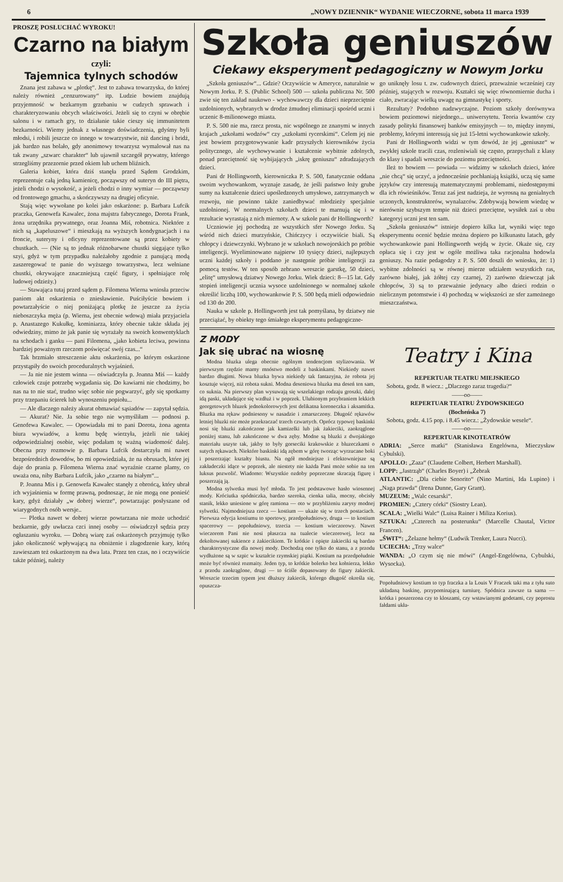6 „NOWY DZIENNIK“ WYDANIE WIECZORNE, sobota 11 marca 1939
PROSZĘ POSŁUCHAĆ WYROKU!
Czarno na białym
czyli:
Tajemnica tylnych schodów
Znana jest zabawa w „plotkę“. Jest to zabawa towarzyska, do której należy również „cenzurowany“ itp. Ludzie bowiem znajdują przyjemność w bezkarnym grzebaniu w cudzych sprawach i charakteryzowaniu obcych właściwości. Jeżeli się to czyni w obrębie salonu i w ramach gry, to działanie takie cieszy się immunitetem bezkarności. Wiemy jednak z własnego doświadczenia, gdyśmy byli młodsi, i robili jeszcze co innego w towarzystwie, niż dancing i bridż, jak bardzo nas bolało, gdy anonimowy towarzysz wymalował nas na tak zwany „szwarc charakter“ lub ujawnił szczegół prywatny, którego strzegliśmy przezornie przed okiem lub uchem bliźnich.
Galeria kobiet, która dziś stanęła przed Sądem Grodzkim, reprezentuje całą jedną kamienicę, począwszy od suteryn do III piętra, jeżeli chodzi o wysokość, a jeżeli chodzi o inny wymiar — począwszy od frontowego gmachu, a skończywszy na drugiej oficynie.
Stają więc wywołane po kolei jako oskarżone: p. Barbara Lufcik praczka, Genowefa Kawalec, żona majstra fabrycznego, Dorota Frank, żona urzędnika prywatnego, oraz Joanna Miś, robotnica. Niektóre z nich są „kapeluszowe“ i mieszkają na wyższych kondygnacjach i na froncie, suteryny i oficyny reprezentowane są przez kobiety w chustkach. — (Nie są to jednak różnobarwne chustki sięgające tylko szyi, gdyż w tym przypadku należałoby zgodnie z panującą modą zaszeregować te panie do wyższego towarzystwa, lecz wełniane chustki, okrywające znaczniejszą część figury, i spełniające rolę ludowej odzieży.)
— Stawająca tutaj przed sądem p. Filomena Wierna wniosła przeciw paniom akt oskarżenia o zniesławienie. Puściłyście bowiem i powtarzałyście o niej poniżającą plotkę że jeszcze za życia nieboszczyka męża (p. Wierna, jest obecnie wdową) miała przyjaciela p. Anastazego Kukułkę, kominiarza, który obecnie także składa jej odwiedziny, mimo że jak panie się wyrażały na swoich konwentyklach na schodach i ganku — pani Filomena, „jako kobieta leciwa, powinna bardziej poważnym rzeczom poświęcać swój czas...“
Tak brzmiało streszczenie aktu oskarżenia, po którym oskarżone przystąpiły do swoich proceduralnych wyjaśnień.
— Ja nie nie jestem winna — oświadczyła p. Joanna Miś — każdy człowiek czuje potrzebę wygadania się. Do kawiarni nie chodzimy, bo nas na to nie stać, trudno więc sobie nie pogwarzyć, gdy się spotkamy przy trzepaniu ścierek lub wynoszeniu popiołu...
— Ale dlaczego należy akurat obmawiać sąsiadów — zapytał sędzia.
— Akurat? Nie. Ja sobie tego nie wymyśliłam — podnosi p. Genofewa Kawalec. — Opowiadała mi to pani Dorota, żona agenta biura wywiadów, a komu będę wierzyła, jeżeli nie takiej odpowiedzialnej osobie, więc podałam tę ważną wiadomość dalej. Obecna przy rozmowie p. Barbara Lufcik dostarczyła mi nawet bezpośrednich dowodów, bo mi opowiedziała, że na obrusach, które jej daje do prania p. Filomena Wierna znać wyraźnie czarne plamy, co uważa ona, niby Barbara Lufcik, jako „czarno na białym“...
P. Joanna Mis i p. Genowefa Kawałec stanęły z obrońcą, który ubrał ich wyjaśnienia w formę prawną, podnosząc, że nie mogą one ponieść kary, gdyż działały „w dobrej wierze“, powtarzając posłyszane od wiarygodnych osób wersje..
— Plotka nawet w dobrej wierze powtarzana nie może uchodzić bezkarnie, gdy uwłacza czci innej osoby — oświadczył sędzia przy ogłaszaniu wyroku. — Dobrą wiarę zaś oskarżonych przyjmuję tylko jako okoliczność wpływającą na obniżenie i złagodzenie kary, którą zawieszam też oskarżonym na dwa lata. Przez ten czas, no i oczywiście także później, należy
Szkoła geniuszów
Ciekawy eksperyment pedagogiczny w Nowym Jorku
„Szkoła geniuszów“... Gdzie? Oczywiście w Ameryce, naturalnie w Nowym Jorku. P. S. (Public School) 500 — szkoła publiczna Nr. 500 zwie się ten zakład naukowo - wychowawczy dla dzieci nieprzeciętnie uzdolnionych, wybranych w drodze żmudnej eliminacji spośród uczni i uczenic 8-milionowego miasta.
P. S. 500 nie ma, rzecz prosta, nic wspólnego ze znanymi w innych krajach „szkołami wodzów“ czy „szkołami rycerskimi“. Celem jej nie jest bowiem przygotowywanie kadr przyszłych kierowników życia politycznego, ale wychowywanie i kształcenie wybitnie zdolnych, ponad przeciętność się wybijających „iskrę geniuszu“ zdradzających dzieci.
Pani dr Hollingworth, kierowniczka P. S. 500, fanatycznie oddana swoim wychowankom, wyznaje zasadę, że jeśli państwo łoży grube sumy na kształcenie dzieci upośledzonych umysłowo, zatrzymanych w rozwoju, nie powinno także zaniedbywać młodzieży specjalnie uzdolnionej. W normalnych szkołach dzieci te marnują się i w rezultacie wyrastają z nich miernoty. A w szkole pani dr Hollingworth?
Uczniowie jej pochodzą ze wszystkich sfer Nowego Jorku. Są wśród nich dzieci murzyńskie, Chińczycy i oczywiście biali. Są chłopcy i dziewczynki. Wybrano je w szkołach nowojorskich po próbie inteligencji. Wyeliminowano najpierw 10 tysięcy dzieci, najlepszych uczni każdej szkoły i poddano je następnie próbie inteligencji za pomocą testów. W ten sposób zebrano wreszcie garstkę, 50 dzieci, „elitę“ umysłową dziatwy Nowego Jorku. Wiek dzieci: 8—15 lat. Gdy stopień inteligencji ucznia wysoce uzdolnionego w normalnej szkole określić liczbą 100, wychowankowie P. S. 500 będą mieli odpowiednio od 130 do 200.
Nauka w szkole p. Hollingworth jest tak pomyślana, by dziatwy nie przeciążać, by obiekty tego śmiałego eksperymentu pedagogiczne-
go uniknęły losu t. zw. cudownych dzieci, przeważnie wcześniej czy później, stających w rozwoju. Kształci się więc równomiernie ducha i ciało, zwracając wielką uwagę na gimnastykę i sporty.
Rezultaty? Podobno nadzwyczajne. Poziom szkoły dorównywa bowiem poziomowi niejednego... uniwersytetu. Teoria kwantów czy zasady polityki finansowej banków emisyjnych — to, między innymi, problemy, którymi interesują się już 15-letni wychowankowie szkoły.
Pani dr Hollingworth widzi w tym dowód, że jej „geniusze“ w zwykłej szkole tracili czas, rozleniwiali się często, przepychali z klasy do klasy i spadali wreszcie do poziomu przeciętności.
Ileż to bowiem — powiada — widzimy w szkołach dzieci, które „nie chcą“ się uczyć, a jednocześnie pochłaniają książki, uczą się same języków czy interesują matematycznymi problemami, niedostępnymi dla ich rówieśników. Teraz zaś jest nadzieja, że wyrosną na genialnych uczonych, konstruktorów, wynalazców. Zdobywają bowiem wiedzę w nierównie szybszym tempie niż dzieci przeciętne, wysiłek zaś u obu kategoryj uczni jest ten sam.
„Szkoła geniuszów“ istnieje dopiero kilka lat, wyniki więc tego eksperymentu ocenić będzie można dopiero po kilkunastu latach, gdy wychowankowie pani Hollingworth wejdą w życie. Okaże się, czy opłaca się i czy jest w ogóle możliwa taka racjonalna hodowla geniuszy. Na razie pedagodzy z P. S. 500 doszli do wniosku, że: 1) wybitne zdolności są w równej mierze udziałem wszystkich ras, zarówno białej, jak żółtej czy czarnej, 2) zarówno dziewcząt jak chłopców, 3) są to przeważnie jedynacy albo dzieci rodzin o nielicznym potomstwie i 4) pochodzą w większości ze sfer zamożnego mieszczaństwa.
Z MODY
Jak się ubrać na wiosnę
Modna bluzka ulega obecnie ogólnym tendencjom stylizowania. W pierwszym rzędzie mamy mnóstwo modeli z baskinkami. Niekiedy nawet bardzo długimi. Nowa bluzka bywa niekiedy tak fantazyjna, że robota jej kosztuje więcej, niż robota sukni. Modna deseniowa bluzka ma deseń ten sam, co suknia. Na pierwszy plan wysuwają się wszelakiego rodzaju groszki, dalej idą paski, układające się wzdłuż i w poprzek. Ulubionym przybraniem lekkich georgetowych bluzek jednokolorowych jest delikatna koroneczka i aksamitka. Bluzka ma rękaw podniesony w nasadzie i zmarszczony. Długość rękawów letniej bluzki nie może przekraczać trzech czwartych. Oprócz typowej baskinki nosi się bluzki zakończone jak kamizelki lub jak żakieciki, zaokrąglone poniżej stanu, lub zakończone w dwa zęby. Modne są bluzki z dwojakiego materiału uszyte tak, jakby to były gorseciki krakowskie z bluzeczkami o sutych rękawach. Niektóre baskinki idą zębem w górę tworząc wyrzucane boki i poszerzając kształty biustu. Na ogół modniejsze i efektowniejsze są zakładeczki idące w poprzek, ale niestety nie każda Pani może sobie na ten luksus pozwolić. Wiadomo: Wszystkie ozdoby poprzeczne skracają figurę i poszerzają ją.
Modna sylwetka musi być młoda. To jest podstawowe hasło wiosennej mody. Króciutka spódniczka, bardzo szeroka, cienka talia, mocny, obcisły stanik, lekko uniesione w górę ramiona — oto w przybliżeniu zarysy modnej sylwetki. Najmodniejsza rzecz — kostium — ukaże się w trzech postaciach. Pierwsza edycja kostiumu to sportowy, przedpołudniowy, druga — to kostium spacerowy — popołudniowy, trzecia — kostium wieczorowy. Nawet wieczorem Pani nie nosi płaszcza na tualecie wieczorowej, lecz na dekoltowanej sukience z żakiecikiem. Te krótkie i opięte żakieciki są bardzo charakterystyczne dla nowej mody. Dochodzą one tylko do stanu, a z przodu wydłużone są w szpic w kształcie rzymskiej piątki. Kostium na przedpołudnie może być również rozmaity. Jeden typ, to krótkie bolerko bez kołnierza, lekko z przodu zaokrąglone, drugi — to ściśle dopasowany do figury żakiecik. Wreszcie trzecim typem jest dłuższy żakiecik, którego długość określa się, opuszcza-
Teatry i Kina
REPERTUAR TEATRU MIEJSKIEGO
Sobota, godz. 8 wiecz.: „Dlaczego zaraz tragedia?“
——oo——
REPERTUAR TEATRU ŻYDOWSKIEGO
(Bocheńska 7)
Sobota, godz. 4.15 pop. i 8.45 wiecz.: „Żydowskie wesele“.
——oo——
REPERTUAR KINOTEATRÓW
ADRIA: „Serce matki“ (Stanisława Engelówna, Mieczysław Cybulski).
APOLLO: „Zaza“ (Claudette Colbert, Herbert Marshall).
LOPP: „Jastrząb“ (Charles Boyer) i „Żebrak
ATLANTIC: „Dla ciebie Senorito“ (Nino Martini, Ida Lupino) i „Naga prawda“ (Irena Dunne, Gary Grant).
MUZEUM: „Walc cesarski“.
PROMIEN: „Cztery córki“ (Siostry Lean).
SCALA: „Wielki Walc“ (Luisa Rainer i Miliza Korius).
SZTUKA: „Czterech na posterunku“ (Marcelle Chautal, Victor Francen).
„ŚWIT“: „Żelazne hełmy“ (Ludwik Trenker, Laura Nucci).
UCIECHA: „Trzy walce“
WANDA: „O czym się nie mówi“ (Angel-Engelówna, Cybulski, Wysocka).
Popołudniowy kostium to typ fraczka a la Louis V Fraczek taki ma z tyłu suto układaną baskinę, przypominającą turniurę. Spódnica zawsze ta sama — krótka i poszerzona czy to kloszami, czy wstawianymi godetami, czy poprostu fałdami ukła-